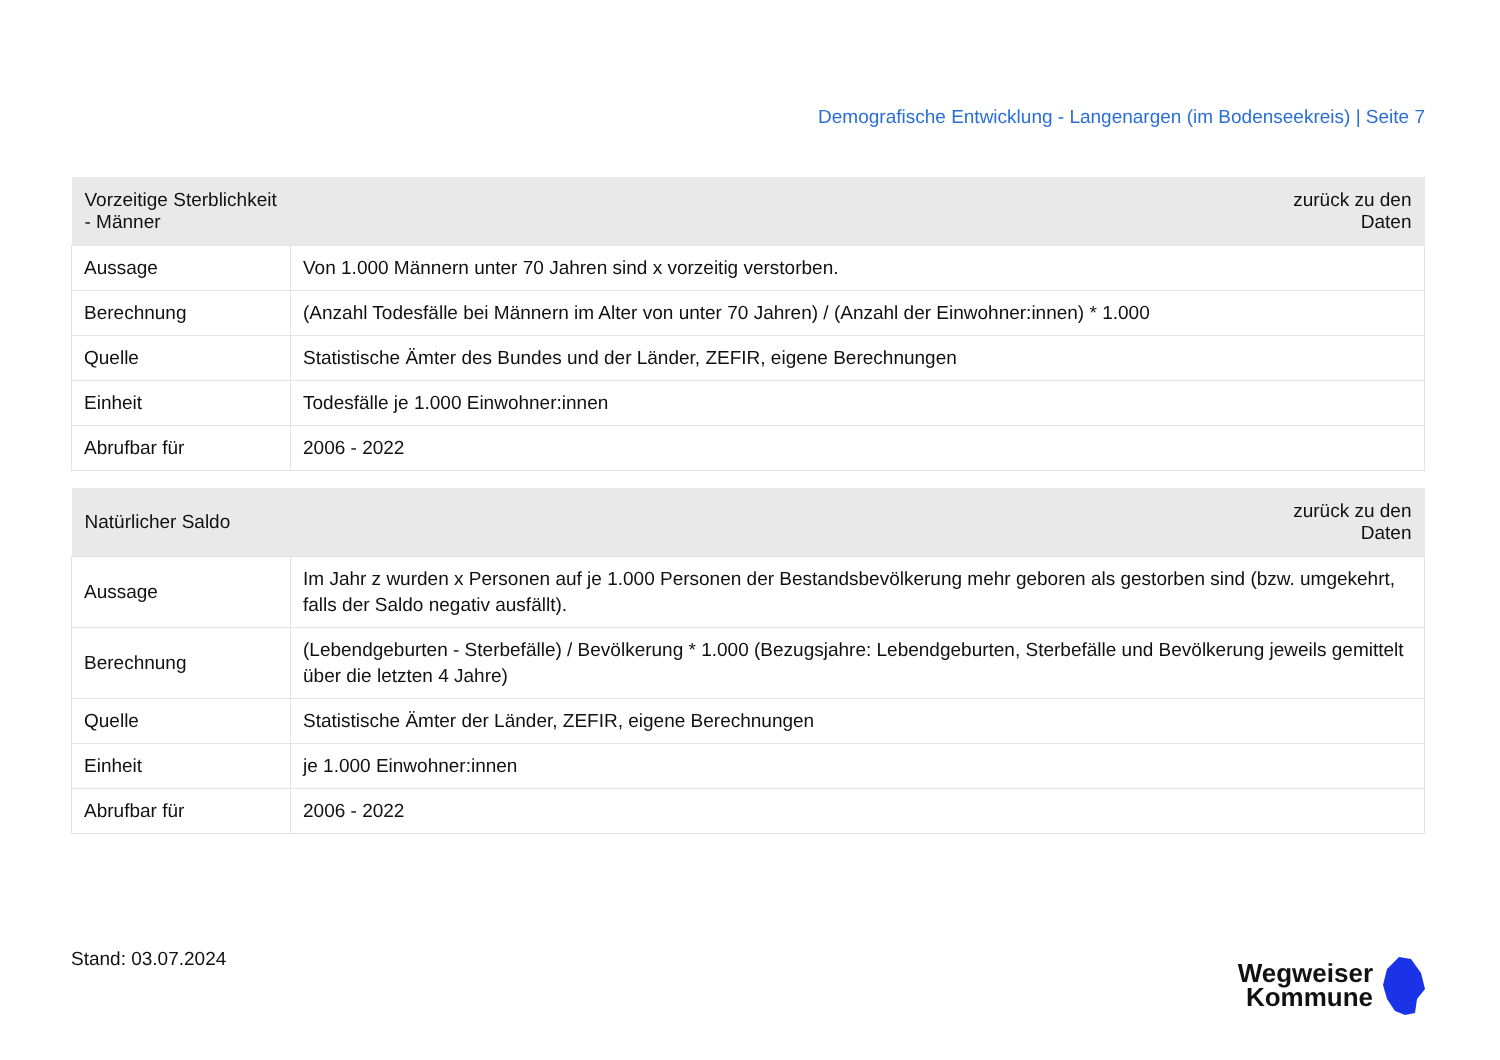Demografische Entwicklung - Langenargen (im Bodenseekreis) | Seite 7
| Vorzeitige Sterblichkeit - Männer | zurück zu den Daten |
| --- | --- |
| Aussage | Von 1.000 Männern unter 70 Jahren sind x vorzeitig verstorben. |
| Berechnung | (Anzahl Todesfälle bei Männern im Alter von unter 70 Jahren) / (Anzahl der Einwohner:innen) * 1.000 |
| Quelle | Statistische Ämter des Bundes und der Länder, ZEFIR, eigene Berechnungen |
| Einheit | Todesfälle je 1.000 Einwohner:innen |
| Abrufbar für | 2006 - 2022 |
| Natürlicher Saldo | zurück zu den Daten |
| --- | --- |
| Aussage | Im Jahr z wurden x Personen auf je 1.000 Personen der Bestandsbevölkerung mehr geboren als gestorben sind (bzw. umgekehrt, falls der Saldo negativ ausfällt). |
| Berechnung | (Lebendgeburten - Sterbefälle) / Bevölkerung * 1.000 (Bezugsjahre: Lebendgeburten, Sterbefälle und Bevölkerung jeweils gemittelt über die letzten 4 Jahre) |
| Quelle | Statistische Ämter der Länder, ZEFIR, eigene Berechnungen |
| Einheit | je 1.000 Einwohner:innen |
| Abrufbar für | 2006 - 2022 |
Stand: 03.07.2024
Wegweiser
Kommune